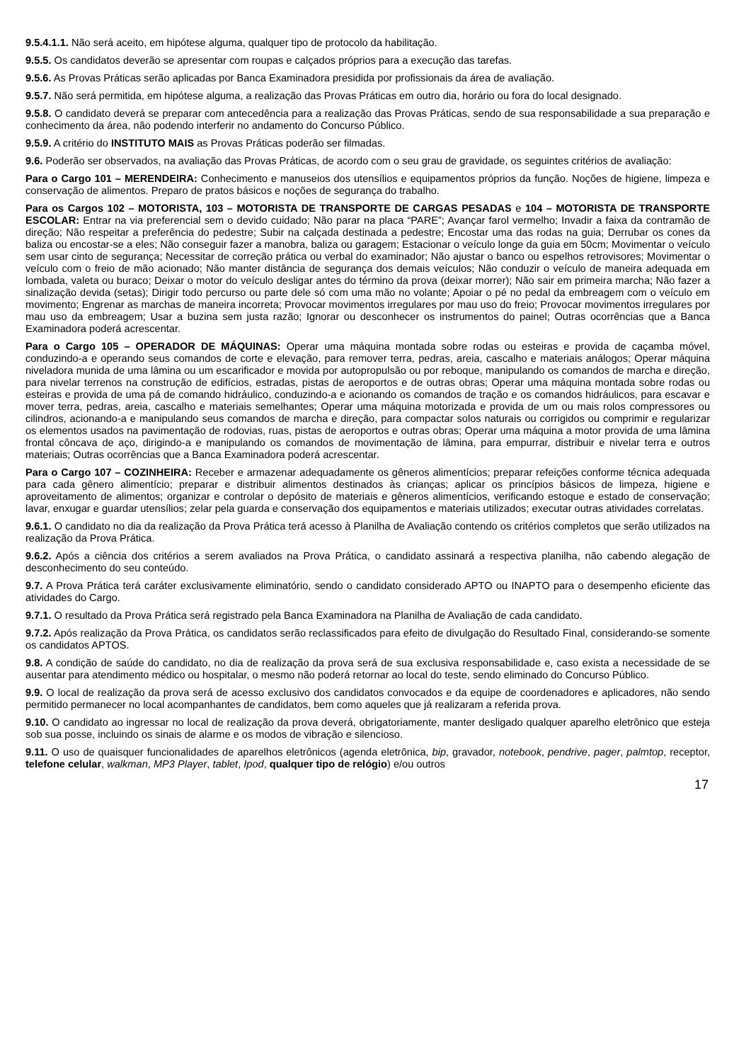9.5.4.1.1. Não será aceito, em hipótese alguma, qualquer tipo de protocolo da habilitação.
9.5.5. Os candidatos deverão se apresentar com roupas e calçados próprios para a execução das tarefas.
9.5.6. As Provas Práticas serão aplicadas por Banca Examinadora presidida por profissionais da área de avaliação.
9.5.7. Não será permitida, em hipótese alguma, a realização das Provas Práticas em outro dia, horário ou fora do local designado.
9.5.8. O candidato deverá se preparar com antecedência para a realização das Provas Práticas, sendo de sua responsabilidade a sua preparação e conhecimento da área, não podendo interferir no andamento do Concurso Público.
9.5.9. A critério do INSTITUTO MAIS as Provas Práticas poderão ser filmadas.
9.6. Poderão ser observados, na avaliação das Provas Práticas, de acordo com o seu grau de gravidade, os seguintes critérios de avaliação:
Para o Cargo 101 – MERENDEIRA: Conhecimento e manuseios dos utensílios e equipamentos próprios da função. Noções de higiene, limpeza e conservação de alimentos. Preparo de pratos básicos e noções de segurança do trabalho.
Para os Cargos 102 – MOTORISTA, 103 – MOTORISTA DE TRANSPORTE DE CARGAS PESADAS e 104 – MOTORISTA DE TRANSPORTE ESCOLAR: Entrar na via preferencial sem o devido cuidado; Não parar na placa “PARE”; Avançar farol vermelho; Invadir a faixa da contramão de direção; Não respeitar a preferência do pedestre; Subir na calçada destinada a pedestre; Encostar uma das rodas na guia; Derrubar os cones da baliza ou encostar-se a eles; Não conseguir fazer a manobra, baliza ou garagem; Estacionar o veículo longe da guia em 50cm; Movimentar o veículo sem usar cinto de segurança; Necessitar de correção prática ou verbal do examinador; Não ajustar o banco ou espelhos retrovisores; Movimentar o veículo com o freio de mão acionado; Não manter distância de segurança dos demais veículos; Não conduzir o veículo de maneira adequada em lombada, valeta ou buraco; Deixar o motor do veículo desligar antes do término da prova (deixar morrer); Não sair em primeira marcha; Não fazer a sinalização devida (setas); Dirigir todo percurso ou parte dele só com uma mão no volante; Apoiar o pé no pedal da embreagem com o veículo em movimento; Engrenar as marchas de maneira incorreta; Provocar movimentos irregulares por mau uso do freio; Provocar movimentos irregulares por mau uso da embreagem; Usar a buzina sem justa razão; Ignorar ou desconhecer os instrumentos do painel; Outras ocorrências que a Banca Examinadora poderá acrescentar.
Para o Cargo 105 – OPERADOR DE MÁQUINAS: Operar uma máquina montada sobre rodas ou esteiras e provida de caçamba móvel, conduzindo-a e operando seus comandos de corte e elevação, para remover terra, pedras, areia, cascalho e materiais análogos; Operar máquina niveladora munida de uma lâmina ou um escarificador e movida por autopropulsão ou por reboque, manipulando os comandos de marcha e direção, para nivelar terrenos na construção de edifícios, estradas, pistas de aeroportos e de outras obras; Operar uma máquina montada sobre rodas ou esteiras e provida de uma pá de comando hidráulico, conduzindo-a e acionando os comandos de tração e os comandos hidráulicos, para escavar e mover terra, pedras, areia, cascalho e materiais semelhantes; Operar uma máquina motorizada e provida de um ou mais rolos compressores ou cilindros, acionando-a e manipulando seus comandos de marcha e direção, para compactar solos naturais ou corrigidos ou comprimir e regularizar os elementos usados na pavimentação de rodovias, ruas, pistas de aeroportos e outras obras; Operar uma máquina a motor provida de uma lâmina frontal côncava de aço, dirigindo-a e manipulando os comandos de movimentação de lâmina, para empurrar, distribuir e nivelar terra e outros materiais; Outras ocorrências que a Banca Examinadora poderá acrescentar.
Para o Cargo 107 – COZINHEIRA: Receber e armazenar adequadamente os gêneros alimentícios; preparar refeições conforme técnica adequada para cada gênero alimentício; preparar e distribuir alimentos destinados às crianças; aplicar os princípios básicos de limpeza, higiene e aproveitamento de alimentos; organizar e controlar o depósito de materiais e gêneros alimentícios, verificando estoque e estado de conservação; lavar, enxugar e guardar utensílios; zelar pela guarda e conservação dos equipamentos e materiais utilizados; executar outras atividades correlatas.
9.6.1. O candidato no dia da realização da Prova Prática terá acesso à Planilha de Avaliação contendo os critérios completos que serão utilizados na realização da Prova Prática.
9.6.2. Após a ciência dos critérios a serem avaliados na Prova Prática, o candidato assinará a respectiva planilha, não cabendo alegação de desconhecimento do seu conteúdo.
9.7. A Prova Prática terá caráter exclusivamente eliminatório, sendo o candidato considerado APTO ou INAPTO para o desempenho eficiente das atividades do Cargo.
9.7.1. O resultado da Prova Prática será registrado pela Banca Examinadora na Planilha de Avaliação de cada candidato.
9.7.2. Após realização da Prova Prática, os candidatos serão reclassificados para efeito de divulgação do Resultado Final, considerando-se somente os candidatos APTOS.
9.8. A condição de saúde do candidato, no dia de realização da prova será de sua exclusiva responsabilidade e, caso exista a necessidade de se ausentar para atendimento médico ou hospitalar, o mesmo não poderá retornar ao local do teste, sendo eliminado do Concurso Público.
9.9. O local de realização da prova será de acesso exclusivo dos candidatos convocados e da equipe de coordenadores e aplicadores, não sendo permitido permanecer no local acompanhantes de candidatos, bem como aqueles que já realizaram a referida prova.
9.10. O candidato ao ingressar no local de realização da prova deverá, obrigatoriamente, manter desligado qualquer aparelho eletrônico que esteja sob sua posse, incluindo os sinais de alarme e os modos de vibração e silencioso.
9.11. O uso de quaisquer funcionalidades de aparelhos eletrônicos (agenda eletrônica, bip, gravador, notebook, pendrive, pager, palmtop, receptor, telefone celular, walkman, MP3 Player, tablet, Ipod, qualquer tipo de relógio) e/ou outros
17